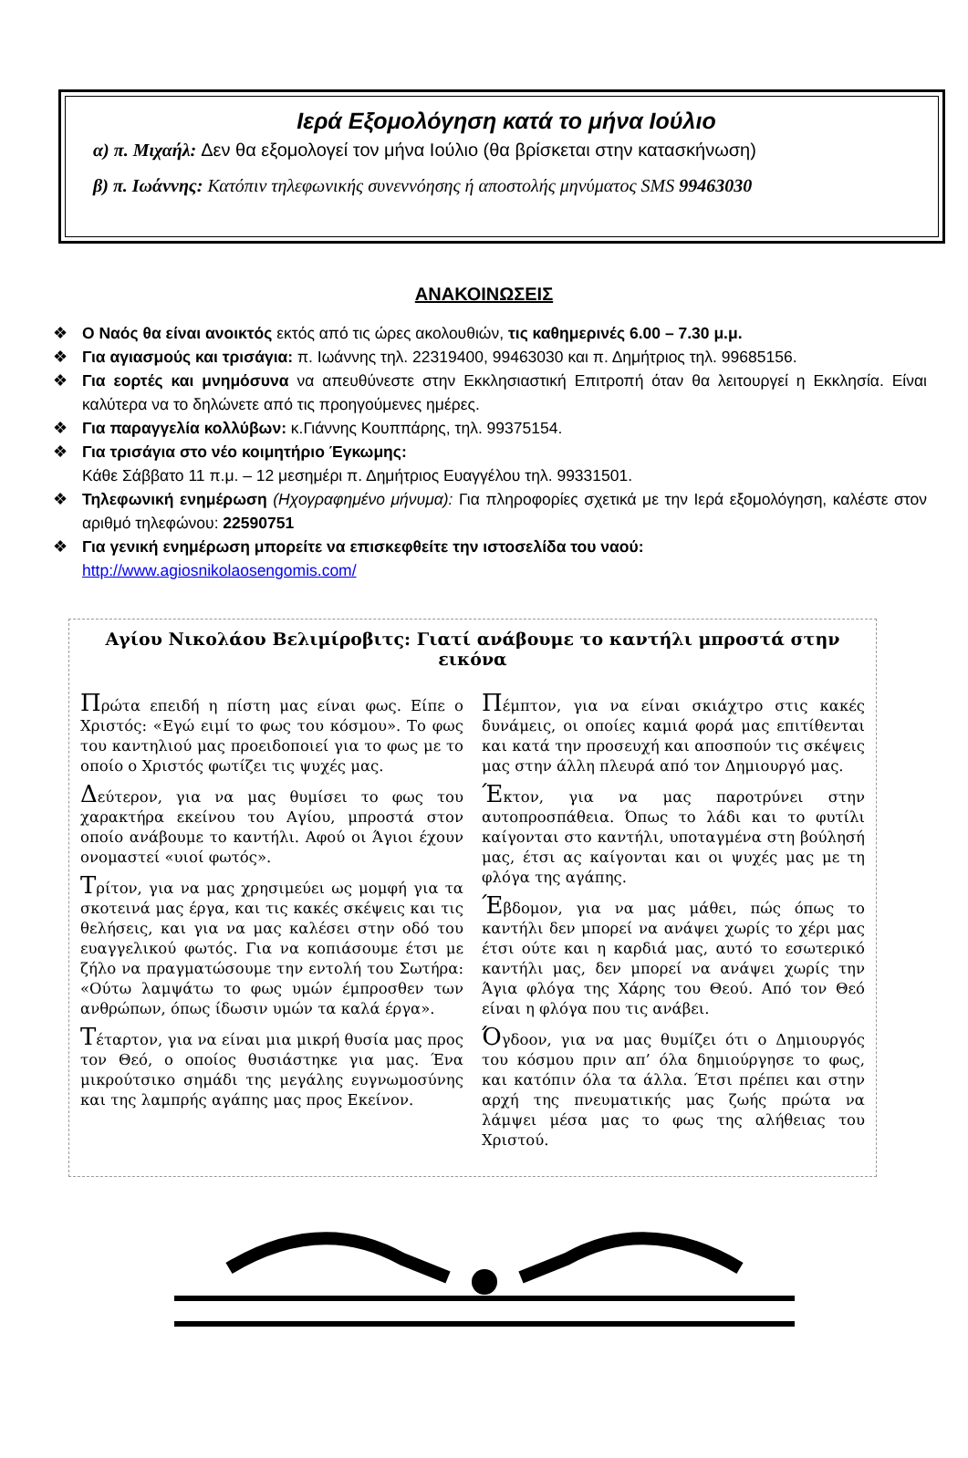Ιερά Εξομολόγηση κατά το μήνα Ιούλιο
α) π. Μιχαήλ: Δεν θα εξομολογεί τον μήνα Ιούλιο (θα βρίσκεται στην κατασκήνωση)
β) π. Ιωάννης: Κατόπιν τηλεφωνικής συνεννόησης ή αποστολής μηνύματος SMS 99463030
ΑΝΑΚΟΙΝΩΣΕΙΣ
❖ Ο Ναός θα είναι ανοικτός εκτός από τις ώρες ακολουθιών, τις καθημερινές 6.00 – 7.30 μ.μ.
❖ Για αγιασμούς και τρισάγια: π. Ιωάννης τηλ. 22319400, 99463030 και π. Δημήτριος τηλ. 99685156.
❖ Για εορτές και μνημόσυνα να απευθύνεστε στην Εκκλησιαστική Επιτροπή όταν θα λειτουργεί η Εκκλησία. Είναι καλύτερα να το δηλώνετε από τις προηγούμενες ημέρες.
❖ Για παραγγελία κολλύβων: κ.Γιάννης Κουππάρης, τηλ. 99375154.
❖ Για τρισάγια στο νέο κοιμητήριο Έγκωμης:
Κάθε Σάββατο 11 π.μ. – 12 μεσημέρι π. Δημήτριος Ευαγγέλου τηλ. 99331501.
❖ Τηλεφωνική ενημέρωση (Ηχογραφημένο μήνυμα): Για πληροφορίες σχετικά με την Ιερά εξομολόγηση, καλέστε στον αριθμό τηλεφώνου: 22590751
❖ Για γενική ενημέρωση μπορείτε να επισκεφθείτε την ιστοσελίδα του ναού:
http://www.agiosnikolaosengomis.com/
Αγίου Νικολάου Βελιμίροβιτς: Γιατί ανάβουμε το καντήλι μπροστά στην εικόνα
Πρώτα επειδή η πίστη μας είναι φως. Είπε ο Χριστός: «Εγώ ειμί το φως του κόσμου». Το φως του καντηλιού μας προειδοποιεί για το φως με το οποίο ο Χριστός φωτίζει τις ψυχές μας.
Δεύτερον, για να μας θυμίσει το φως του χαρακτήρα εκείνου του Αγίου, μπροστά στον οποίο ανάβουμε το καντήλι. Αφού οι Άγιοι έχουν ονομαστεί «υιοί φωτός».
Τρίτον, για να μας χρησιμεύει ως μομφή για τα σκοτεινά μας έργα, και τις κακές σκέψεις και τις θελήσεις, και για να μας καλέσει στην οδό του ευαγγελικού φωτός. Για να κοπιάσουμε έτσι με ζήλο να πραγματώσουμε την εντολή του Σωτήρα: «Ούτω λαμψάτω το φως υμών έμπροσθεν των ανθρώπων, όπως ίδωσιν υμών τα καλά έργα».
Τέταρτον, για να είναι μια μικρή θυσία μας προς τον Θεό, ο οποίος θυσιάστηκε για μας. Ένα μικρούτσικο σημάδι της μεγάλης ευγνωμοσύνης και της λαμπρής αγάπης μας προς Εκείνον.
Πέμπτον, για να είναι σκιάχτρο στις κακές δυνάμεις, οι οποίες καμιά φορά μας επιτίθενται και κατά την προσευχή και αποσπούν τις σκέψεις μας στην άλλη πλευρά από τον Δημιουργό μας.
Έκτον, για να μας παροτρύνει στην αυτοπροσπάθεια. Όπως το λάδι και το φυτίλι καίγονται στο καντήλι, υποταγμένα στη βούλησή μας, έτσι ας καίγονται και οι ψυχές μας με τη φλόγα της αγάπης.
Έβδομον, για να μας μάθει, πώς όπως το καντήλι δεν μπορεί να ανάψει χωρίς το χέρι μας έτσι ούτε και η καρδιά μας, αυτό το εσωτερικό καντήλι μας, δεν μπορεί να ανάψει χωρίς την Άγια φλόγα της Χάρης του Θεού. Από τον Θεό είναι η φλόγα που τις ανάβει.
Όγδοον, για να μας θυμίζει ότι ο Δημιουργός του κόσμου πριν απ’ όλα δημιούργησε το φως, και κατόπιν όλα τα άλλα. Έτσι πρέπει και στην αρχή της πνευματικής μας ζωής πρώτα να λάμψει μέσα μας το φως της αλήθειας του Χριστού.